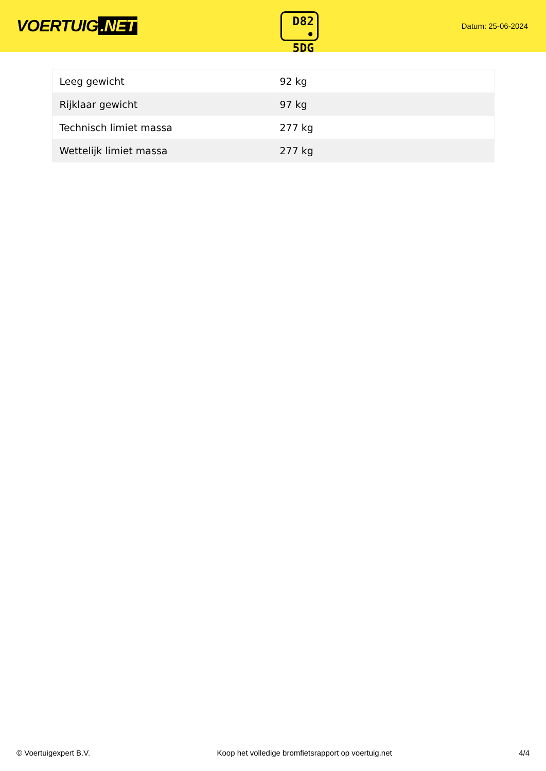VOERTUIG.NET
D82
• 5DG
Datum: 25-06-2024
| Leeg gewicht | 92 kg |
| Rijklaar gewicht | 97 kg |
| Technisch limiet massa | 277 kg |
| Wettelijk limiet massa | 277 kg |
© Voertuigexpert B.V. Koop het volledige bromfietsrapport op voertuig.net 4/4